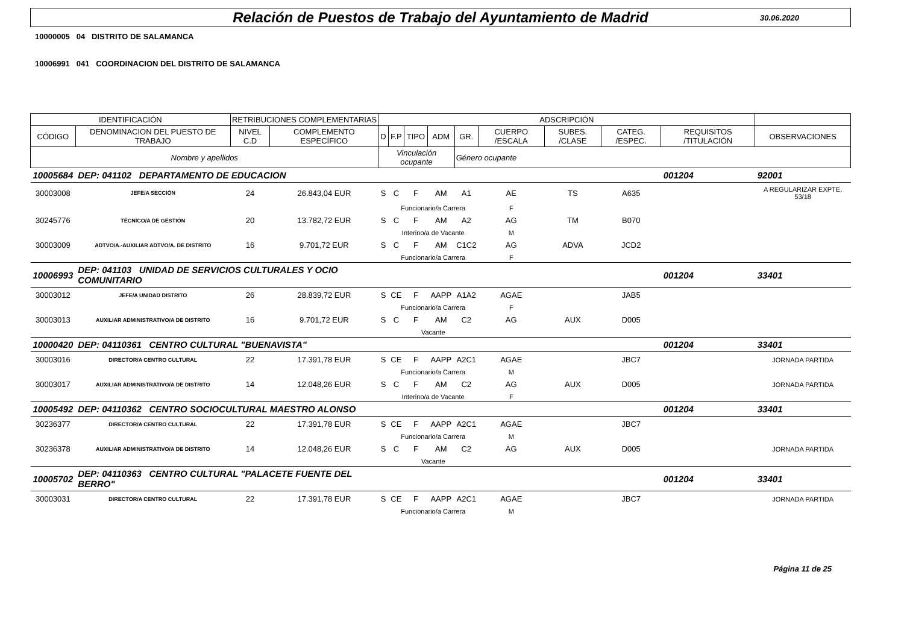Relación de Puestos de Trabajo del Ayuntamiento de Madrid
30.06.2020
10000005 04 DISTRITO DE SALAMANCA
10006991 041 COORDINACION DEL DISTRITO DE SALAMANCA
| IDENTIFICACIÓN | | RETRIBUCIONES COMPLEMENTARIAS | | ADSCRIPCIÓN | | | | | | | | | |
| CÓDIGO | DENOMINACION DEL PUESTO DE TRABAJO | NIVEL C.D | COMPLEMENTO ESPECÍFICO | D | F.P | TIPO | ADM | GR. | CUERPO /ESCALA | SUBES. /CLASE | CATEG. /ESPEC. | REQUISITOS /TITULACIÓN | OBSERVACIONES |
| Nombre y apellidos | | | | Vinculación ocupante | | | | Género ocupante | | | | | |
| 10005684 | DEP: 041102 DEPARTAMENTO DE EDUCACION | | | | | | | | | | | 001204 | 92001 |
| 30003008 | JEFE/A SECCIÓN | 24 | 26.843,04 EUR | S | C | F | AM | A1 | AE | TS | A635 | | A REGULARIZAR EXPTE. 53/18 |
| | | | | | Funcionario/a Carrera | | | | F | | | | |
| 30245776 | TÉCNICO/A DE GESTIÓN | 20 | 13.782,72 EUR | S | C | F | AM | A2 | AG | TM | B070 | | |
| | | | | | Interino/a de Vacante | | | | M | | | | |
| 30003009 | ADTVO/A.-AUXILIAR ADTVO/A. DE DISTRITO | 16 | 9.701,72 EUR | S | C | F | AM | C1C2 | AG | ADVA | JCD2 | | |
| | | | | | Funcionario/a Carrera | | | | F | | | | |
| 10006993 | DEP: 041103 UNIDAD DE SERVICIOS CULTURALES Y OCIO COMUNITARIO | | | | | | | | | | | 001204 | 33401 |
| 30003012 | JEFE/A UNIDAD DISTRITO | 26 | 28.839,72 EUR | S | CE | F | AAPP | A1A2 | AGAE | | JAB5 | | |
| | | | | | Funcionario/a Carrera | | | | F | | | | |
| 30003013 | AUXILIAR ADMINISTRATIVO/A DE DISTRITO | 16 | 9.701,72 EUR | S | C | F | AM | C2 | AG | AUX | D005 | | |
| | | | | | Vacante | | | | | | | | |
| 10000420 | DEP: 04110361 CENTRO CULTURAL "BUENAVISTA" | | | | | | | | | | | 001204 | 33401 |
| 30003016 | DIRECTOR/A CENTRO CULTURAL | 22 | 17.391,78 EUR | S | CE | F | AAPP | A2C1 | AGAE | | JBC7 | | JORNADA PARTIDA |
| | | | | | Funcionario/a Carrera | | | | M | | | | |
| 30003017 | AUXILIAR ADMINISTRATIVO/A DE DISTRITO | 14 | 12.048,26 EUR | S | C | F | AM | C2 | AG | AUX | D005 | | JORNADA PARTIDA |
| | | | | | Interino/a de Vacante | | | | F | | | | |
| 10005492 | DEP: 04110362 CENTRO SOCIOCULTURAL MAESTRO ALONSO | | | | | | | | | | | 001204 | 33401 |
| 30236377 | DIRECTOR/A CENTRO CULTURAL | 22 | 17.391,78 EUR | S | CE | F | AAPP | A2C1 | AGAE | | JBC7 | | |
| | | | | | Funcionario/a Carrera | | | | M | | | | |
| 30236378 | AUXILIAR ADMINISTRATIVO/A DE DISTRITO | 14 | 12.048,26 EUR | S | C | F | AM | C2 | AG | AUX | D005 | | JORNADA PARTIDA |
| | | | | | Vacante | | | | | | | | |
| 10005702 | DEP: 04110363 CENTRO CULTURAL "PALACETE FUENTE DEL BERRO" | | | | | | | | | | | 001204 | 33401 |
| 30003031 | DIRECTOR/A CENTRO CULTURAL | 22 | 17.391,78 EUR | S | CE | F | AAPP | A2C1 | AGAE | | JBC7 | | JORNADA PARTIDA |
| | | | | | Funcionario/a Carrera | | | | M | | | | |
Página 11 de 25